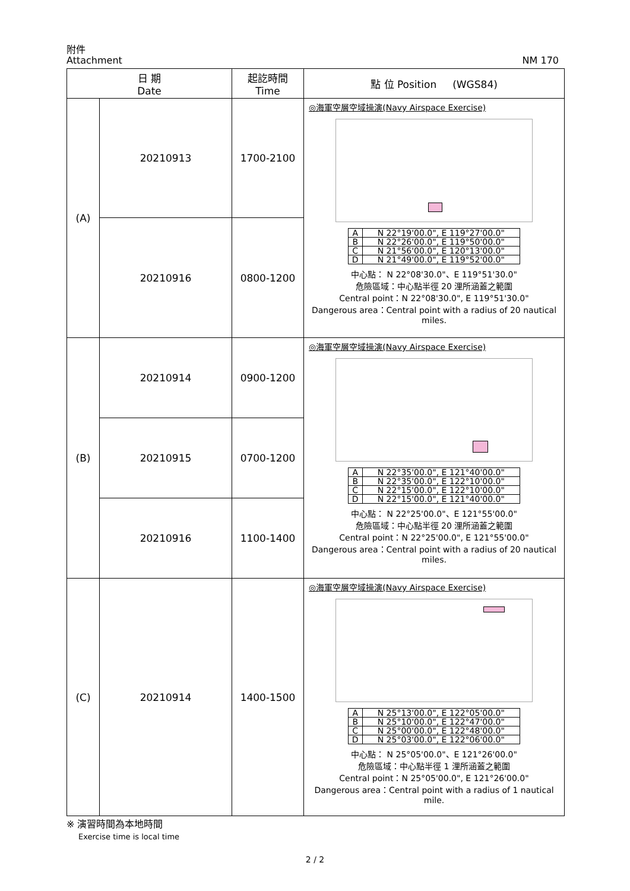附件
Attachment
NM 170
| 日 期 Date | | 起訖時間 Time | 點 位 Position (WGS84) |
| --- | --- | --- | --- |
| (A) | 20210913 | 1700-2100 | ◎海軍空層空域操演(Navy Airspace Exercise) / A / N 22°19'00.0", E 119°27'00.0" / / B / N 22°26'00.0", E 119°50'00.0" / / C / N 21°56'00.0", E 120°13'00.0" / / D / N 21°49'00.0", E 119°52'00.0" / 中心點： N 22°08'30.0"、E 119°51'30.0" 危險區域：中心點半徑 20 浬所涵蓋之範圍 Central point：N 22°08'30.0", E 119°51'30.0" Dangerous area：Central point with a radius of 20 nautical miles. |
| | 20210916 | 0800-1200 | |
| (B) | 20210914 | 0900-1200 | ◎海軍空層空域操演(Navy Airspace Exercise) / A / N 22°35'00.0", E 121°40'00.0" / / B / N 22°35'00.0", E 122°10'00.0" / / C / N 22°15'00.0", E 122°10'00.0" / / D / N 22°15'00.0", E 121°40'00.0" / 中心點： N 22°25'00.0"、E 121°55'00.0" 危險區域：中心點半徑 20 浬所涵蓋之範圍 Central point：N 22°25'00.0", E 121°55'00.0" Dangerous area：Central point with a radius of 20 nautical miles. |
| | 20210915 | 0700-1200 | |
| | 20210916 | 1100-1400 | |
| (C) | 20210914 | 1400-1500 | ◎海軍空層空域操演(Navy Airspace Exercise) / A / N 25°13'00.0", E 122°05'00.0" / / B / N 25°10'00.0", E 122°47'00.0" / / C / N 25°00'00.0", E 122°48'00.0" / / D / N 25°03'00.0", E 122°06'00.0" / 中心點： N 25°05'00.0"、E 121°26'00.0" 危險區域：中心點半徑 1 浬所涵蓋之範圍 Central point：N 25°05'00.0", E 121°26'00.0" Dangerous area：Central point with a radius of 1 nautical mile. |
※ 演習時間為本地時間
Exercise time is local time
2 / 2